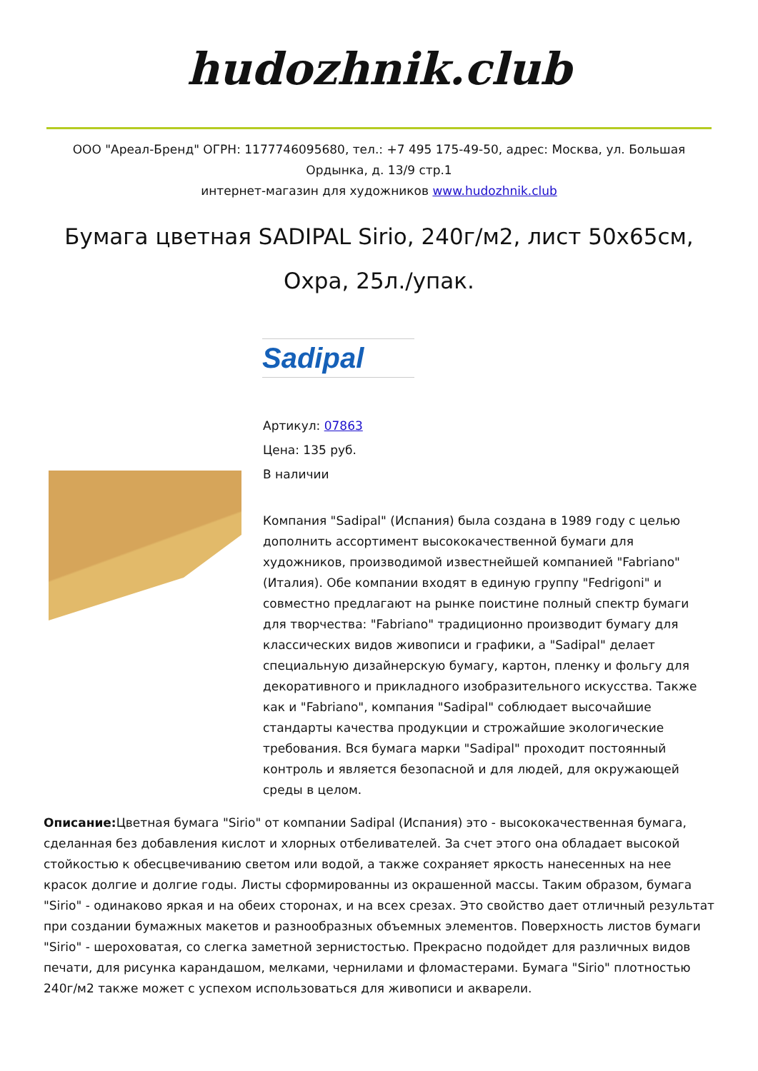hudozhnik.club
ООО "Ареал-Бренд" ОГРН: 1177746095680, тел.: +7 495 175-49-50, адрес: Москва, ул. Большая Ордынка, д. 13/9 стр.1
интернет-магазин для художников www.hudozhnik.club
Бумага цветная SADIPAL Sirio, 240г/м2, лист 50х65см, Охра, 25л./упак.
Sadipal
Артикул: 07863
Цена: 135 руб.
В наличии
Компания "Sadipal" (Испания) была создана в 1989 году с целью дополнить ассортимент высококачественной бумаги для художников, производимой известнейшей компанией "Fabriano" (Италия). Обе компании входят в единую группу "Fedrigoni" и совместно предлагают на рынке поистине полный спектр бумаги для творчества: "Fabriano" традиционно производит бумагу для классических видов живописи и графики, а "Sadipal" делает специальную дизайнерскую бумагу, картон, пленку и фольгу для декоративного и прикладного изобразительного искусства. Также как и "Fabriano", компания "Sadipal" соблюдает высочайшие стандарты качества продукции и строжайшие экологические требования. Вся бумага марки "Sadipal" проходит постоянный контроль и является безопасной и для людей, для окружающей среды в целом.
Описание: Цветная бумага "Sirio" от компании Sadipal (Испания) это - высококачественная бумага, сделанная без добавления кислот и хлорных отбеливателей. За счет этого она обладает высокой стойкостью к обесцвечиванию светом или водой, а также сохраняет яркость нанесенных на нее красок долгие и долгие годы. Листы сформированны из окрашенной массы. Таким образом, бумага "Sirio" - одинаково яркая и на обеих сторонах, и на всех срезах. Это свойство дает отличный результат при создании бумажных макетов и разнообразных объемных элементов. Поверхность листов бумаги "Sirio" - шероховатая, со слегка заметной зернистостью. Прекрасно подойдет для различных видов печати, для рисунка карандашом, мелками, чернилами и фломастерами. Бумага "Sirio" плотностью 240г/м2 также может с успехом использоваться для живописи и акварели.